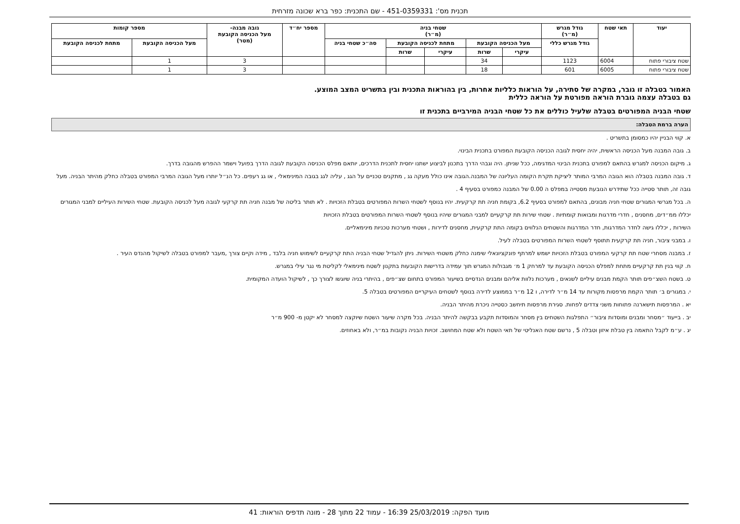תכנית מס': 451-0359331 - שם התכנית: כפר ברא שכונה מזרחית
| יעוד | תאי שטח | גודל מגרש (מ״ר) | שטחי בניה (מ״ר) | | | | | מספר יח״ד | גובה מבנה- מעל הכניסה הקובעת (מטר) | מספר קומות | |
| --- | --- | --- | --- | --- | --- | --- | --- | --- | --- | --- | --- |
| | | גודל מגרש כללי | מעל הכניסה הקובעת | | מתחת לכניסה הקובעת | | סה״כ שטחי בניה | | | מעל הכניסה הקובעת | מתחת לכניסה הקובעת |
| | | | עיקרי | שרות | עיקרי | שרות | | | | | |
| שטח ציבורי פתוח | 6004 | 1123 | | 34 | | | | | 3 | 1 | |
| שטח ציבורי פתוח | 6005 | 601 | | 18 | | | | | 3 | 1 | |
האמור בטבלה זו גובר, במקרה של סתירה, על הוראות כלליות אחרות, בין בהוראות התכנית ובין בתשריט המצב המוצע.
גם בטבלה עצמה גוברת הוראה מפורטת על הוראה כללית
שטחי הבניה המפורטים בטבלה שלעיל כוללים את כל שטחי הבניה המירביים בתכנית זו
הערה ברמת הטבלה:
א. קווי הבניין יהיו כמסומן בתשריט .
ב. גובה המבנה מעל הכניסה הראשית, יהיה יחסית לגובה הכניסה הקובעת המפורט בתכנית הבינוי.
ג. מיקום הכניסה למגרש בהתאם למפורט בתכנית הבינוי המדגימה, ככל שניתן. היה וגבהי הדרך בתכנון לביצוע ישתנו יחסית לתכנית הדרכים, יותאם מפלס הכניסה הקובעת לגובה הדרך בפועל וישמר ההפרש מהגובה בדרך.
ד. גובה המבנה בטבלה הוא הגובה המרבי המותר ליציקת תקרת הקומה העליונה של המבנה.הגובה אינו כולל מעקה גג , מתקנים טכניים על הגג , עליה לגג בגובה המינימאלי , או גג רעפים. כל הנ״ל יותרו מעל הגובה המרבי המפורט בטבלה כחלק מהיתר הבניה. מעל גובה זה, תותר סטייה ככל שתידרש הנובעת מסטייה במפלס ה 0.00 של המבנה כמפורט בסעיף 4 .
ה. בכל מגרשי המגורים שטחי חניה מבונים, בהתאם למפורט בסעיף 6.2, בקומת חניה תת קרקעית. יהיו בנוסף לשטחי השרות המפורטים בטבלת הזכויות . לא תותר בליטה של מבנה חניה תת קרקעי לגובה מעל לכניסה הקובעת. שטחי השירות העיליים למבני המגורים יכללו ממ״דים, מחסנים , חדרי מדרגות ומבואות קומתיות . שטחי שירות תת קרקעיים למבני המגורים שיהיו בנוסף לשטחי השרות המפורטים בטבלת הזכויות
השירות , יכללו גישה לחדר המדרגות, חדר המדרגות והשטחים הנלווים בקומה התת קרקעית, מחסנים לדירות , ושטחי מערכות טכניות מינימאליים.
ו. במבני ציבור, חניה תת קרקעית תתוסף לשטחי השרות המפורטים בטבלה לעיל.
ז. במבנה מסחרי שטח תת קרקעי המפורט בטבלת הזכויות ישמש למרתף פונקציונאלי שימנה כחלק משטחי השירות. ניתן להגדיל שטחי הבניה התת קרקעיים לשימוש חניה בלבד , מידה וקיים צורך ,מעבר למפורט בטבלה לשיקול מהנדס העיר .
ח. קווי בנין תת קרקעיים מתחת למפלס הכניסה הקובעת עד למרחק 1 מ׳ מגבולות המגרש תוך עמידה בדרישות הקובעות בתקנון לשטח מינימאלי לקליטת מי נגר עילי במגרש.
ט. בשטח השצ״פים תותר הקמת מבנים עיליים לשנאים , מערכות נלוות אליהם ומבנים הנדסיים בשיעור המפורט בתחום שצ״פים , בהיתרי בניה שיוגשו לצורך כך , לשיקול הועדה המקומית.
י. במגורים ב׳ תותר הקמת מרפסות מקורות עד 14 מ״ר לדירה, ו 12 מ״ר בממוצע לדירה בנוסף לשטחים העיקריים המפורטים בטבלה 5.
יא . המרפסות תישארנה פתוחות משני צדדים לפחות. סגירת מרפסות תיחשב כסטייה ניכרת מהיתר הבניה.
יב . בייעוד ״מסחר ומבנים ומוסדות ציבור״ התפלגות השטחים בין מסחר והמוסדות תקבע בבקשה להיתר הבניה. בכל מקרה שיעור השטח שיוקצה למסחר לא יקטן מ- 900 מ״ר
יג . ע״מ לקבל התאמה בין טבלת איזון וטבלה 5 , נרשם שטח האנליטי של תאי השטח ולא שטח המחושב. זכויות הבניה נקובות במ״ר, ולא באחוזים.
מועד הפקה: 25/03/2019 16:39 - עמוד 22 מתוך 28 - מונה תדפיס הוראות: 41